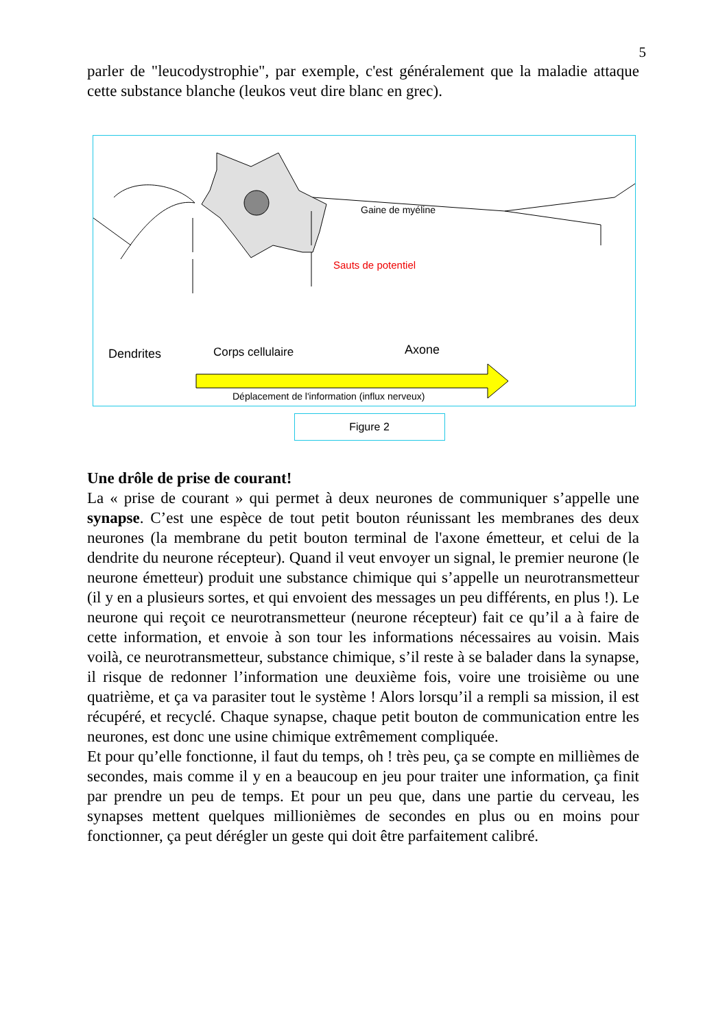5
parler de "leucodystrophie", par exemple, c'est généralement que la maladie attaque cette substance blanche (leukos veut dire blanc en grec).
Gaine de myéline
Sauts de potentiel
Dendrites Corps cellulaire Axone
Déplacement de l'information (influx nerveux)
Figure 2
Une drôle de prise de courant!
La « prise de courant » qui permet à deux neurones de communiquer s’appelle une synapse. C’est une espèce de tout petit bouton réunissant les membranes des deux neurones (la membrane du petit bouton terminal de l'axone émetteur, et celui de la dendrite du neurone récepteur). Quand il veut envoyer un signal, le premier neurone (le neurone émetteur) produit une substance chimique qui s’appelle un neurotransmetteur (il y en a plusieurs sortes, et qui envoient des messages un peu différents, en plus !). Le neurone qui reçoit ce neurotransmetteur (neurone récepteur) fait ce qu’il a à faire de cette information, et envoie à son tour les informations nécessaires au voisin. Mais voilà, ce neurotransmetteur, substance chimique, s’il reste à se balader dans la synapse, il risque de redonner l’information une deuxième fois, voire une troisième ou une quatrième, et ça va parasiter tout le système ! Alors lorsqu’il a rempli sa mission, il est récupéré, et recyclé. Chaque synapse, chaque petit bouton de communication entre les neurones, est donc une usine chimique extrêmement compliquée.
Et pour qu’elle fonctionne, il faut du temps, oh ! très peu, ça se compte en millièmes de secondes, mais comme il y en a beaucoup en jeu pour traiter une information, ça finit par prendre un peu de temps. Et pour un peu que, dans une partie du cerveau, les synapses mettent quelques millionièmes de secondes en plus ou en moins pour fonctionner, ça peut dérégler un geste qui doit être parfaitement calibré.